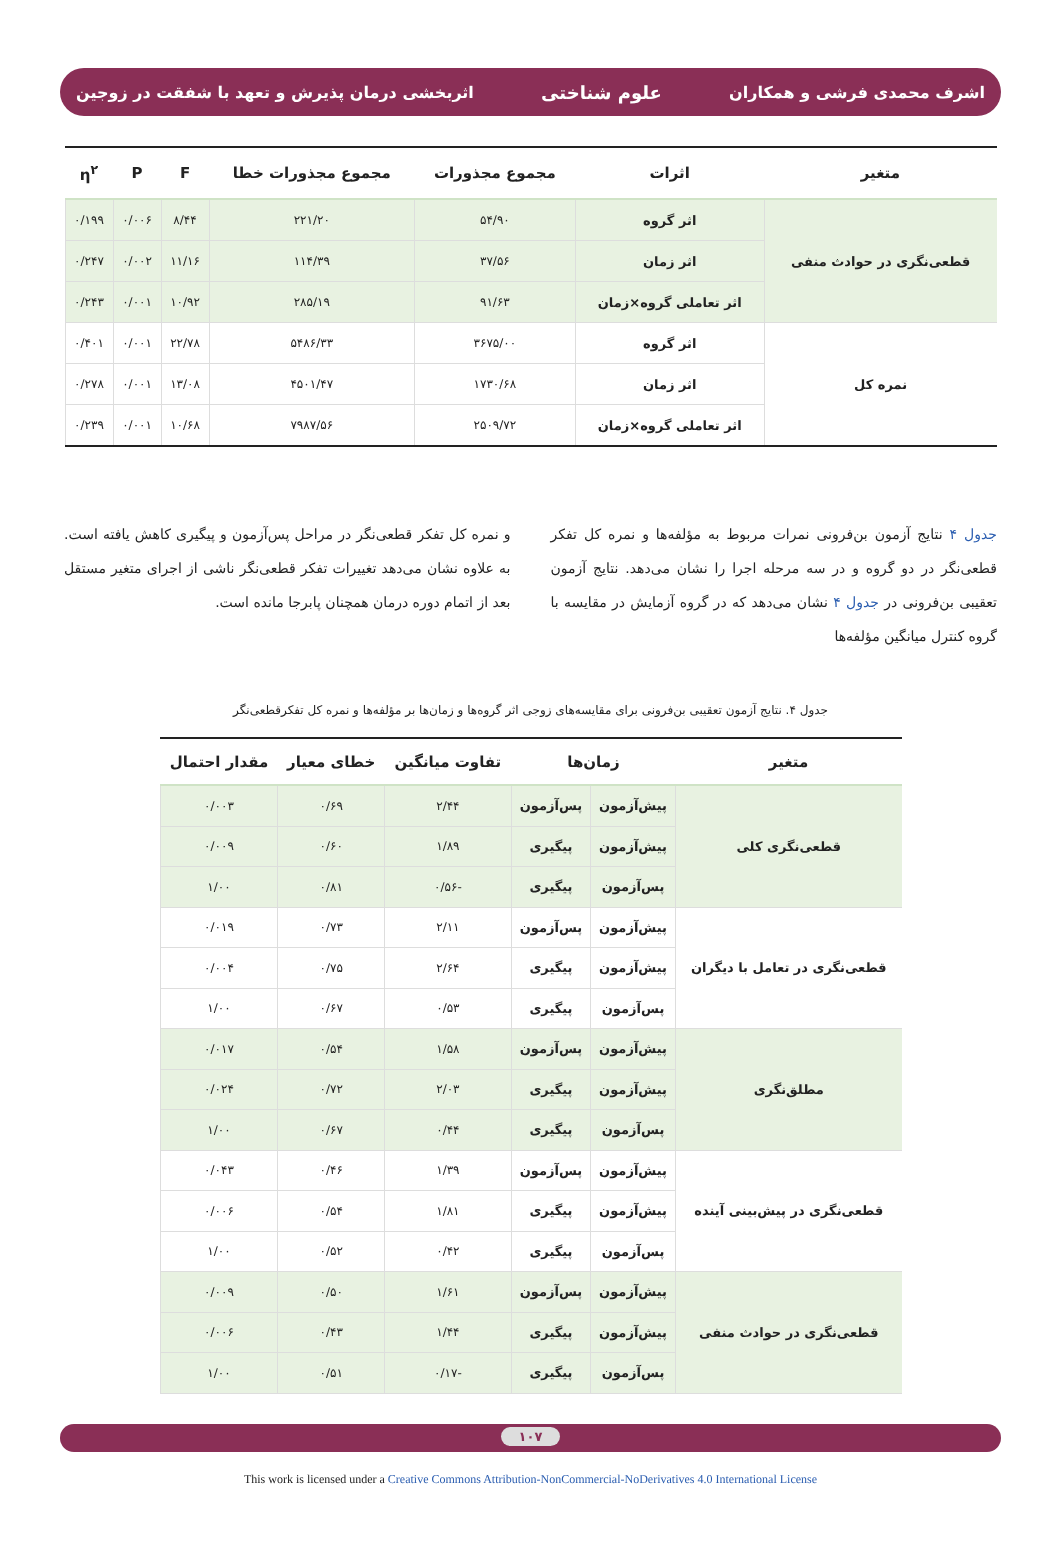اشرف محمدی فرشی و همکاران علوم شناختی اثربخشی درمان پذیرش و تعهد با شفقت در زوجین
| متغیر | اثرات | مجموع مجذورات | مجموع مجذورات خطا | F | P | η<sup>۲</sup> |
| --- | --- | --- | --- | --- | --- | --- |
| قطعی‌نگری در حوادث منفی | اثر گروه | ۵۴/۹۰ | ۲۲۱/۲۰ | ۸/۴۴ | ۰/۰۰۶ | ۰/۱۹۹ |
| | اثر زمان | ۳۷/۵۶ | ۱۱۴/۳۹ | ۱۱/۱۶ | ۰/۰۰۲ | ۰/۲۴۷ |
| | اثر تعاملی گروه×زمان | ۹۱/۶۳ | ۲۸۵/۱۹ | ۱۰/۹۲ | ۰/۰۰۱ | ۰/۲۴۳ |
| نمره کل | اثر گروه | ۳۶۷۵/۰۰ | ۵۴۸۶/۳۳ | ۲۲/۷۸ | ۰/۰۰۱ | ۰/۴۰۱ |
| | اثر زمان | ۱۷۳۰/۶۸ | ۴۵۰۱/۴۷ | ۱۳/۰۸ | ۰/۰۰۱ | ۰/۲۷۸ |
| | اثر تعاملی گروه×زمان | ۲۵۰۹/۷۲ | ۷۹۸۷/۵۶ | ۱۰/۶۸ | ۰/۰۰۱ | ۰/۲۳۹ |
جدول ۴ نتایج آزمون بن‌فرونی نمرات مربوط به مؤلفه‌ها و نمره کل تفکر قطعی‌نگر در دو گروه و در سه مرحله اجرا را نشان می‌دهد. نتایج آزمون تعقیبی بن‌فرونی در جدول ۴ نشان می‌دهد که در گروه آزمایش در مقایسه با گروه کنترل میانگین مؤلفه‌ها
و نمره کل تفکر قطعی‌نگر در مراحل پس‌آزمون و پیگیری کاهش یافته است. به علاوه نشان می‌دهد تغییرات تفکر قطعی‌نگر ناشی از اجرای متغیر مستقل بعد از اتمام دوره درمان همچنان پابرجا مانده است.
جدول ۴. نتایج آزمون تعقیبی بن‌فرونی برای مقایسه‌های زوجی اثر گروه‌ها و زمان‌ها بر مؤلفه‌ها و نمره کل تفکرقطعی‌نگر
| متغیر | زمان‌ها | | تفاوت میانگین | خطای معیار | مقدار احتمال |
| --- | --- | --- | --- | --- | --- |
| قطعی‌نگری کلی | پیش‌آزمون | پس‌آزمون | ۲/۴۴ | ۰/۶۹ | ۰/۰۰۳ |
| | پیش‌آزمون | پیگیری | ۱/۸۹ | ۰/۶۰ | ۰/۰۰۹ |
| | پس‌آزمون | پیگیری | -۰/۵۶ | ۰/۸۱ | ۱/۰۰ |
| قطعی‌نگری در تعامل با دیگران | پیش‌آزمون | پس‌آزمون | ۲/۱۱ | ۰/۷۳ | ۰/۰۱۹ |
| | پیش‌آزمون | پیگیری | ۲/۶۴ | ۰/۷۵ | ۰/۰۰۴ |
| | پس‌آزمون | پیگیری | ۰/۵۳ | ۰/۶۷ | ۱/۰۰ |
| مطلق‌نگری | پیش‌آزمون | پس‌آزمون | ۱/۵۸ | ۰/۵۴ | ۰/۰۱۷ |
| | پیش‌آزمون | پیگیری | ۲/۰۳ | ۰/۷۲ | ۰/۰۲۴ |
| | پس‌آزمون | پیگیری | ۰/۴۴ | ۰/۶۷ | ۱/۰۰ |
| قطعی‌نگری در پیش‌بینی آینده | پیش‌آزمون | پس‌آزمون | ۱/۳۹ | ۰/۴۶ | ۰/۰۴۳ |
| | پیش‌آزمون | پیگیری | ۱/۸۱ | ۰/۵۴ | ۰/۰۰۶ |
| | پس‌آزمون | پیگیری | ۰/۴۲ | ۰/۵۲ | ۱/۰۰ |
| قطعی‌نگری در حوادث منفی | پیش‌آزمون | پس‌آزمون | ۱/۶۱ | ۰/۵۰ | ۰/۰۰۹ |
| | پیش‌آزمون | پیگیری | ۱/۴۴ | ۰/۴۳ | ۰/۰۰۶ |
| | پس‌آزمون | پیگیری | -۰/۱۷ | ۰/۵۱ | ۱/۰۰ |
۱۰۷
This work is licensed under a Creative Commons Attribution-NonCommercial-NoDerivatives 4.0 International License